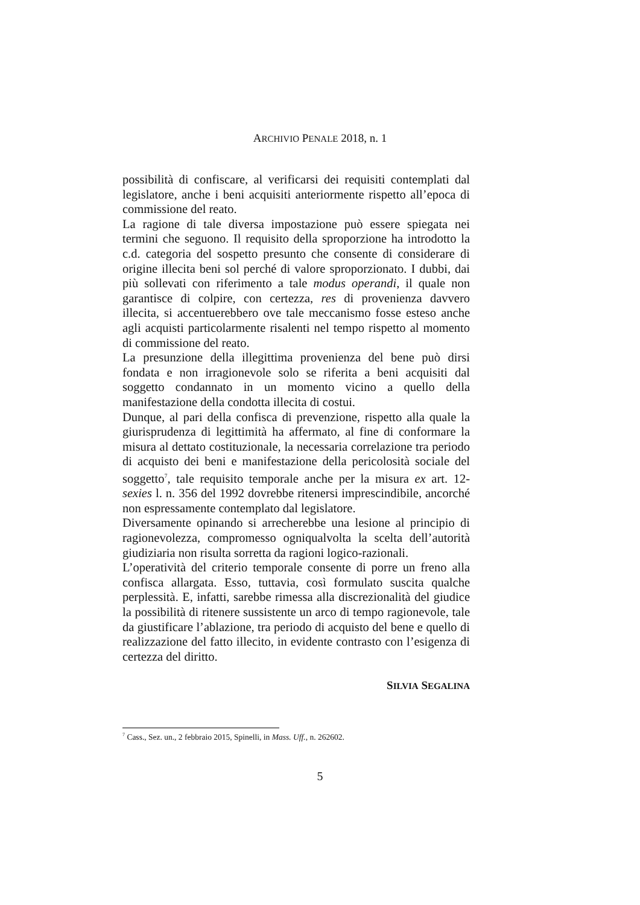ARCHIVIO PENALE 2018, n. 1
possibilità di confiscare, al verificarsi dei requisiti contemplati dal legislatore, anche i beni acquisiti anteriormente rispetto all’epoca di commissione del reato.
La ragione di tale diversa impostazione può essere spiegata nei termini che seguono. Il requisito della sproporzione ha introdotto la c.d. categoria del sospetto presunto che consente di considerare di origine illecita beni sol perché di valore sproporzionato. I dubbi, dai più sollevati con riferimento a tale modus operandi, il quale non garantisce di colpire, con certezza, res di provenienza davvero illecita, si accentuerebbero ove tale meccanismo fosse esteso anche agli acquisti particolarmente risalenti nel tempo rispetto al momento di commissione del reato.
La presunzione della illegittima provenienza del bene può dirsi fondata e non irragionevole solo se riferita a beni acquisiti dal soggetto condannato in un momento vicino a quello della manifestazione della condotta illecita di costui.
Dunque, al pari della confisca di prevenzione, rispetto alla quale la giurisprudenza di legittimità ha affermato, al fine di conformare la misura al dettato costituzionale, la necessaria correlazione tra periodo di acquisto dei beni e manifestazione della pericolosità sociale del soggetto<sup>7</sup>, tale requisito temporale anche per la misura ex art. 12-sexies l. n. 356 del 1992 dovrebbe ritenersi imprescindibile, ancorché non espressamente contemplato dal legislatore.
Diversamente opinando si arrecherebbe una lesione al principio di ragionevolezza, compromesso ogniqualvolta la scelta dell’autorità giudiziaria non risulta sorretta da ragioni logico-razionali.
L’operatività del criterio temporale consente di porre un freno alla confisca allargata. Esso, tuttavia, così formulato suscita qualche perplessità. E, infatti, sarebbe rimessa alla discrezionalità del giudice la possibilità di ritenere sussistente un arco di tempo ragionevole, tale da giustificare l’ablazione, tra periodo di acquisto del bene e quello di realizzazione del fatto illecito, in evidente contrasto con l’esigenza di certezza del diritto.
SILVIA SEGALINA
<sup>7</sup> Cass., Sez. un., 2 febbraio 2015, Spinelli, in Mass. Uff., n. 262602.
5